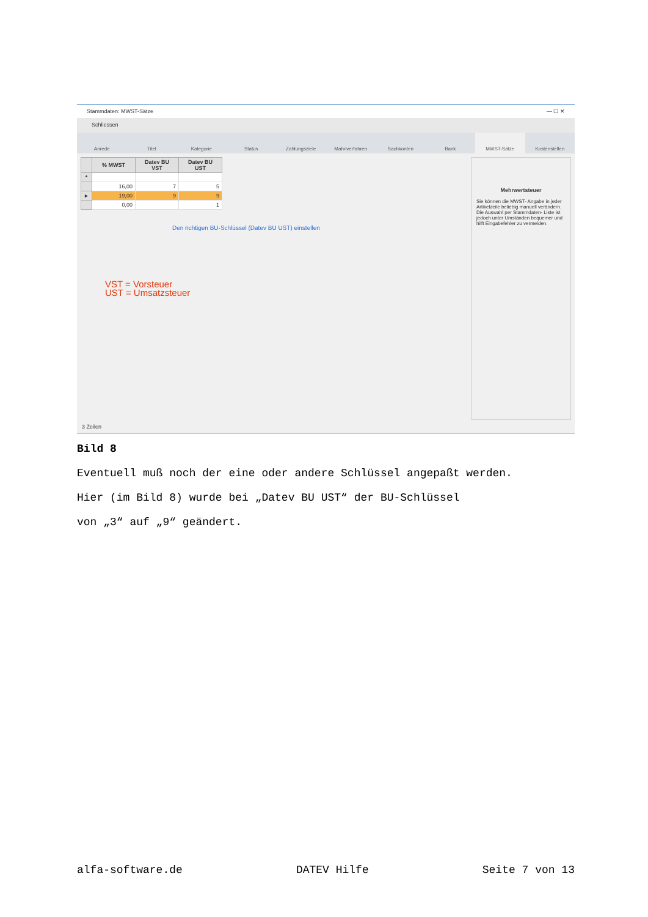Stammdaten: MWST-Sätze — ☐ ✕
Schliessen
Anrede Titel Kategorie Status Zahlungsziele Mahnverfahren Sachkonten Bank MWST-Sätze Kostenstellen
| | % MWST | Datev BU VST | Datev BU UST |
| --- | --- | --- | --- |
| * | | | |
| | 16,00 | 7 | 5 |
| ▸ | 19,00 | 9 | 9 |
| | 0,00 | | 1 |
Den richtigen BU-Schlüssel (Datev BU UST) einstellen
VST = Vorsteuer
UST = Umsatzsteuer
Mehrwertsteuer
Sie können die MWST- Angabe in jeder Artikelzeile beliebig manuell verändern. Die Auswahl per Stammdaten- Liste ist jedoch unter Umständen bequemer und hilft Eingabefehler zu vermeiden.
3 Zeilen
Bild 8
Eventuell muß noch der eine oder andere Schlüssel angepaßt werden.
Hier (im Bild 8) wurde bei „Datev BU UST“ der BU-Schlüssel
von „3“ auf „9“ geändert.
alfa-software.de DATEV Hilfe Seite 7 von 13